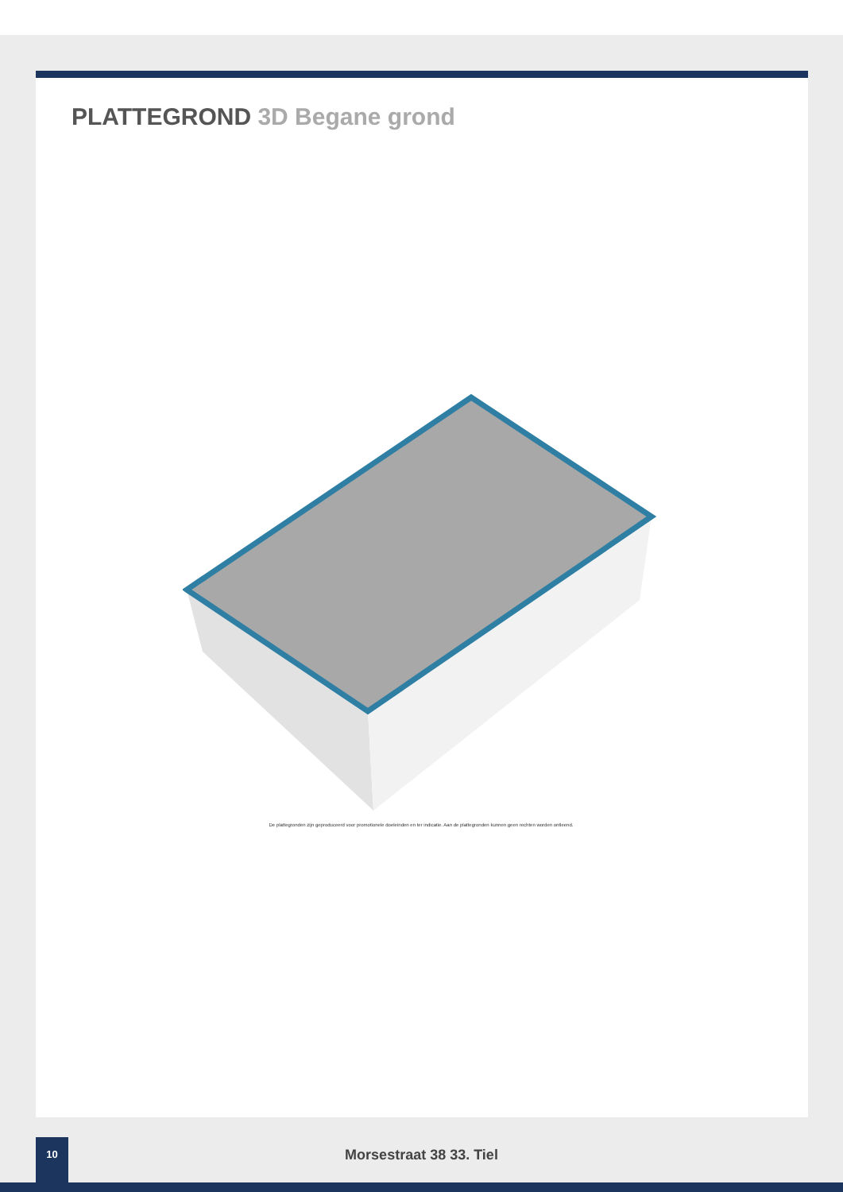PLATTEGROND 3D Begane grond
De plattegronden zijn geproduceerd voor promotionele doeleinden en ter indicatie. Aan de plattegronden kunnen geen rechten worden ontleend.
10
Morsestraat 38 33. Tiel